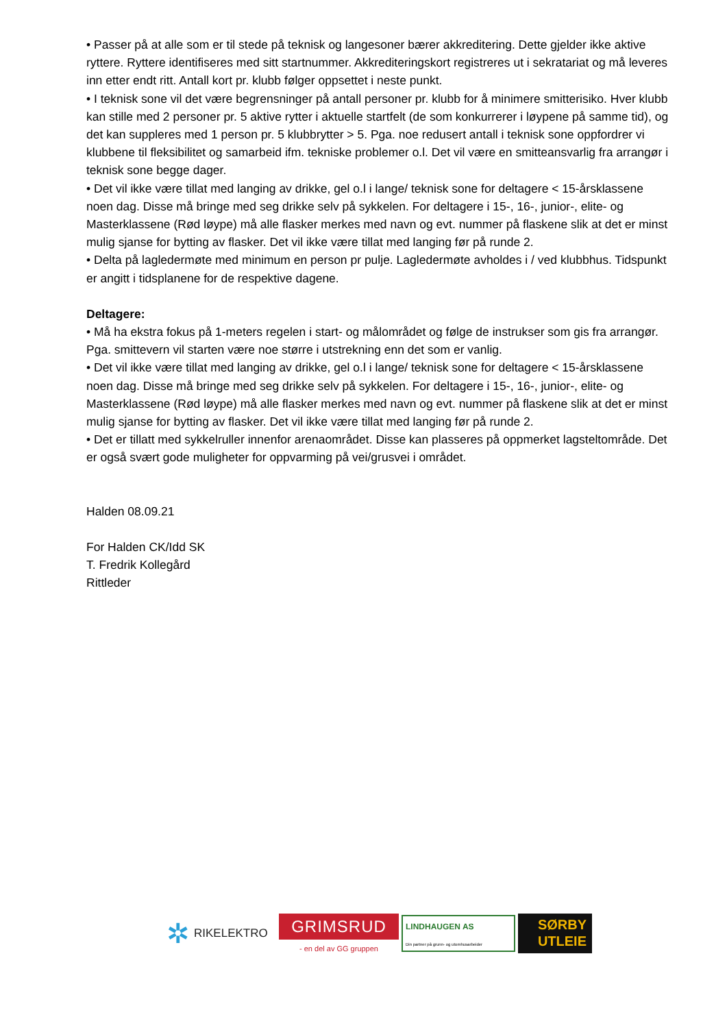• Passer på at alle som er til stede på teknisk og langesoner bærer akkreditering. Dette gjelder ikke aktive ryttere. Ryttere identifiseres med sitt startnummer. Akkrediteringskort registreres ut i sekratariat og må leveres inn etter endt ritt. Antall kort pr. klubb følger oppsettet i neste punkt.
• I teknisk sone vil det være begrensninger på antall personer pr. klubb for å minimere smitterisiko. Hver klubb kan stille med 2 personer pr. 5 aktive rytter i aktuelle startfelt (de som konkurrerer i løypene på samme tid), og det kan suppleres med 1 person pr. 5 klubbrytter > 5. Pga. noe redusert antall i teknisk sone oppfordrer vi klubbene til fleksibilitet og samarbeid ifm. tekniske problemer o.l. Det vil være en smitteansvarlig fra arrangør i teknisk sone begge dager.
• Det vil ikke være tillat med langing av drikke, gel o.l i lange/ teknisk sone for deltagere < 15-årsklassene noen dag. Disse må bringe med seg drikke selv på sykkelen. For deltagere i 15-, 16-, junior-, elite- og Masterklassene (Rød løype) må alle flasker merkes med navn og evt. nummer på flaskene slik at det er minst mulig sjanse for bytting av flasker. Det vil ikke være tillat med langing før på runde 2.
• Delta på lagledermøte med minimum en person pr pulje. Lagledermøte avholdes i / ved klubbhus. Tidspunkt er angitt i tidsplanene for de respektive dagene.
Deltagere:
• Må ha ekstra fokus på 1-meters regelen i start- og målområdet og følge de instrukser som gis fra arrangør. Pga. smittevern vil starten være noe større i utstrekning enn det som er vanlig.
• Det vil ikke være tillat med langing av drikke, gel o.l i lange/ teknisk sone for deltagere < 15-årsklassene noen dag. Disse må bringe med seg drikke selv på sykkelen. For deltagere i 15-, 16-, junior-, elite- og Masterklassene (Rød løype) må alle flasker merkes med navn og evt. nummer på flaskene slik at det er minst mulig sjanse for bytting av flasker. Det vil ikke være tillat med langing før på runde 2.
• Det er tillatt med sykkelruller innenfor arenaområdet. Disse kan plasseres på oppmerket lagsteltområde. Det er også svært gode muligheter for oppvarming på vei/grusvei i området.
Halden 08.09.21
For Halden CK/Idd SK
T. Fredrik Kollegård
Rittleder
✲ RIKELEKTRO
GRIMSRUD
- en del av GG gruppen
LINDHAUGEN AS
Din partner på grunn- og utomhusarbeider
SØRBY
UTLEIE